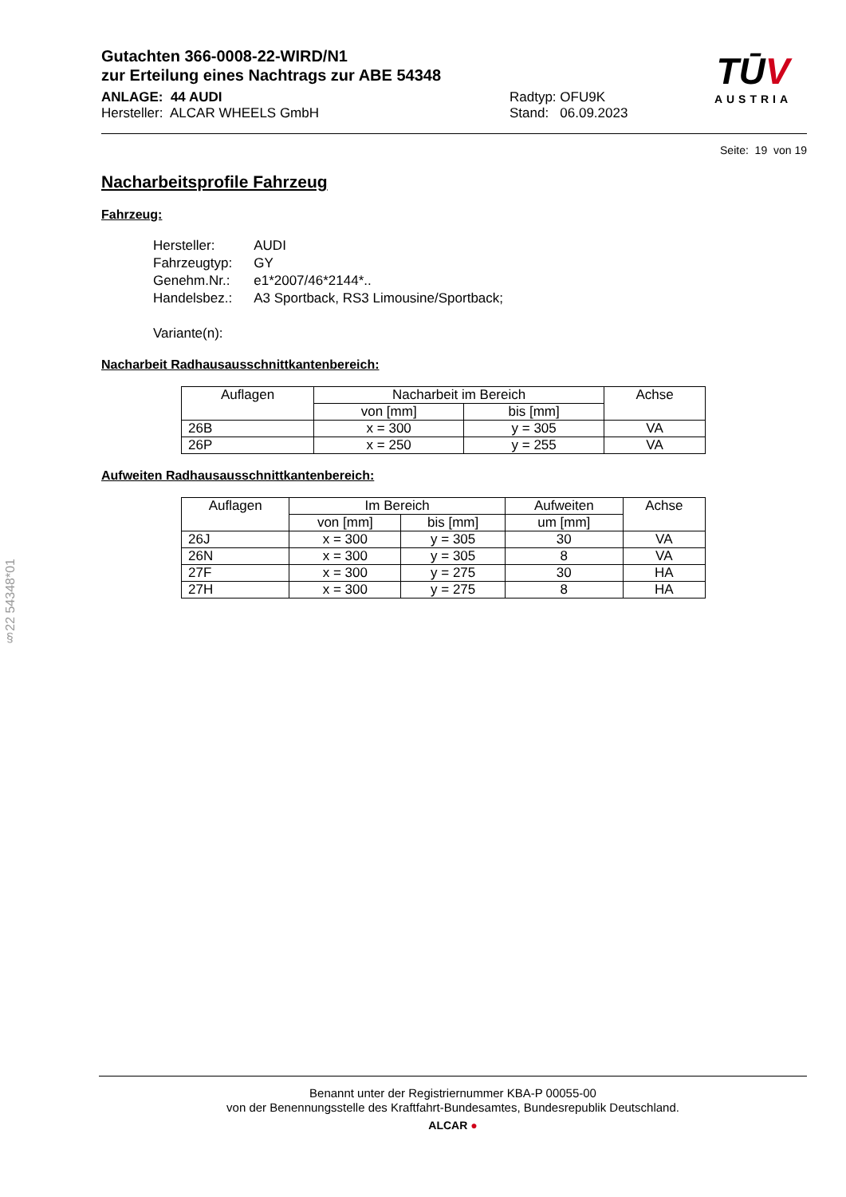Gutachten 366-0008-22-WIRD/N1
zur Erteilung eines Nachtrags zur ABE 54348
ANLAGE: 44 AUDI
Hersteller: ALCAR WHEELS GmbH
Radtyp: OFU9K
Stand: 06.09.2023
TŪV
AUSTRIA
Seite: 19 von 19
Nacharbeitsprofile Fahrzeug
Fahrzeug:
| Hersteller: | AUDI |
| Fahrzeugtyp: | GY |
| Genehm.Nr.: | e1*2007/46*2144*.. |
| Handelsbez.: | A3 Sportback, RS3 Limousine/Sportback; |
| Variante(n): | |
Nacharbeit Radhausausschnittkantenbereich:
| Auflagen | Nacharbeit im Bereich | | Achse |
| --- | --- | --- | --- |
| | von [mm] | bis [mm] | |
| 26B | x = 300 | y = 305 | VA |
| 26P | x = 250 | y = 255 | VA |
Aufweiten Radhausausschnittkantenbereich:
| Auflagen | Im Bereich | | Aufweiten | Achse |
| --- | --- | --- | --- | --- |
| | von [mm] | bis [mm] | um [mm] | |
| 26J | x = 300 | y = 305 | 30 | VA |
| 26N | x = 300 | y = 305 | 8 | VA |
| 27F | x = 300 | y = 275 | 30 | HA |
| 27H | x = 300 | y = 275 | 8 | HA |
§22 54348*01
Benannt unter der Registriernummer KBA-P 00055-00
von der Benennungsstelle des Kraftfahrt-Bundesamtes, Bundesrepublik Deutschland.
ALCAR ●